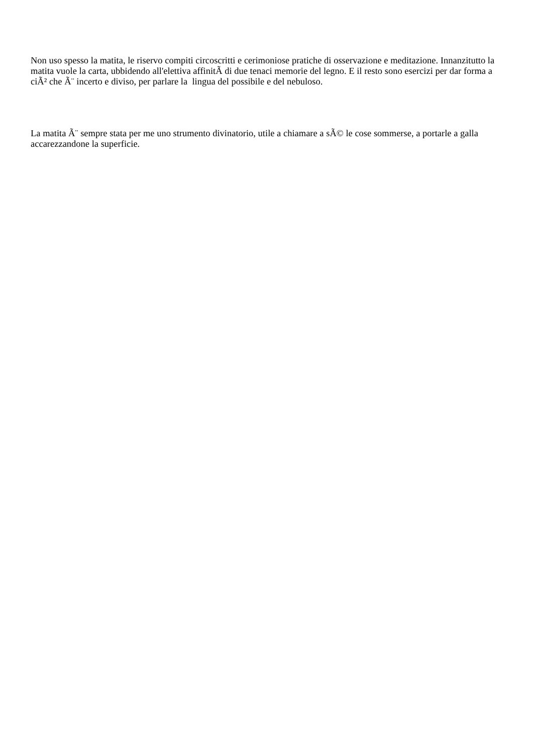Non uso spesso la matita, le riservo compiti circoscritti e cerimoniose pratiche di osservazione e meditazione. Innanzitutto la matita vuole la carta, ubbidendo all'elettiva affinitÃ di due tenaci memorie del legno. E il resto sono esercizi per dar forma a ciÃ² che Ã¨ incerto e diviso, per parlare la lingua del possibile e del nebuloso.
La matita Ã¨ sempre stata per me uno strumento divinatorio, utile a chiamare a sÃ© le cose sommerse, a portarle a galla accarezzandone la superficie.